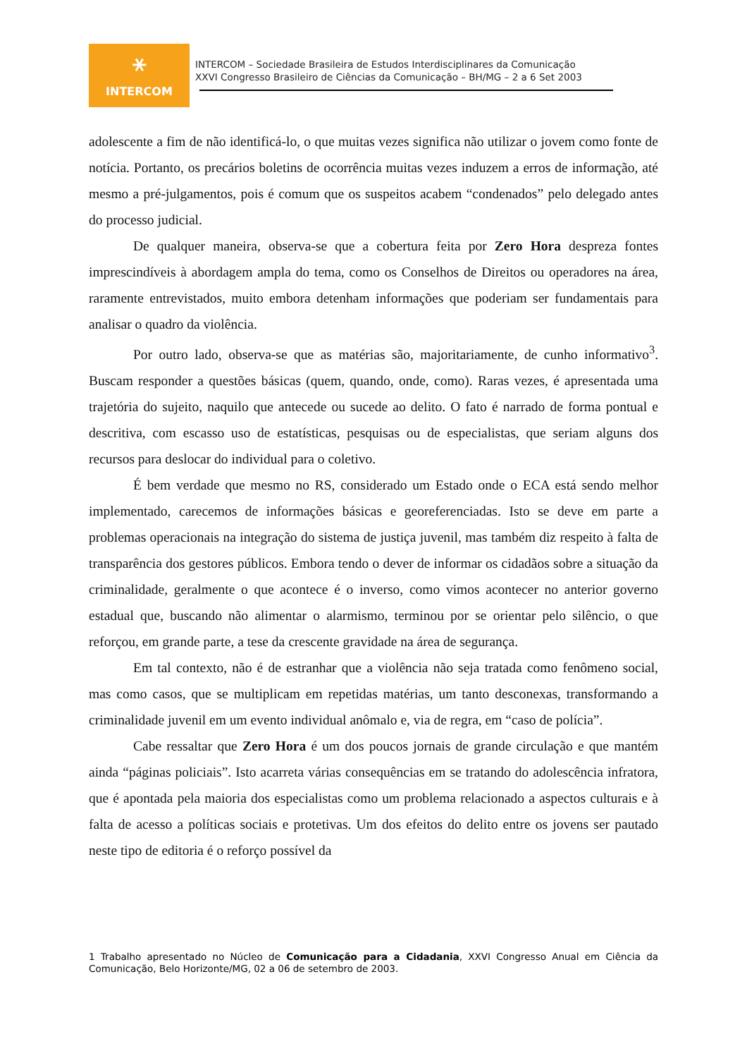⚹
INTERCOM
INTERCOM – Sociedade Brasileira de Estudos Interdisciplinares da Comunicação
XXVI Congresso Brasileiro de Ciências da Comunicação – BH/MG – 2 a 6 Set 2003
adolescente a fim de não identificá-lo, o que muitas vezes significa não utilizar o jovem como fonte de notícia. Portanto, os precários boletins de ocorrência muitas vezes induzem a erros de informação, até mesmo a pré-julgamentos, pois é comum que os suspeitos acabem “condenados” pelo delegado antes do processo judicial.
De qualquer maneira, observa-se que a cobertura feita por Zero Hora despreza fontes imprescindíveis à abordagem ampla do tema, como os Conselhos de Direitos ou operadores na área, raramente entrevistados, muito embora detenham informações que poderiam ser fundamentais para analisar o quadro da violência.
Por outro lado, observa-se que as matérias são, majoritariamente, de cunho informativo<sup>3</sup>. Buscam responder a questões básicas (quem, quando, onde, como). Raras vezes, é apresentada uma trajetória do sujeito, naquilo que antecede ou sucede ao delito. O fato é narrado de forma pontual e descritiva, com escasso uso de estatísticas, pesquisas ou de especialistas, que seriam alguns dos recursos para deslocar do individual para o coletivo.
É bem verdade que mesmo no RS, considerado um Estado onde o ECA está sendo melhor implementado, carecemos de informações básicas e georeferenciadas. Isto se deve em parte a problemas operacionais na integração do sistema de justiça juvenil, mas também diz respeito à falta de transparência dos gestores públicos. Embora tendo o dever de informar os cidadãos sobre a situação da criminalidade, geralmente o que acontece é o inverso, como vimos acontecer no anterior governo estadual que, buscando não alimentar o alarmismo, terminou por se orientar pelo silêncio, o que reforçou, em grande parte, a tese da crescente gravidade na área de segurança.
Em tal contexto, não é de estranhar que a violência não seja tratada como fenômeno social, mas como casos, que se multiplicam em repetidas matérias, um tanto desconexas, transformando a criminalidade juvenil em um evento individual anômalo e, via de regra, em “caso de polícia”.
Cabe ressaltar que Zero Hora é um dos poucos jornais de grande circulação e que mantém ainda “páginas policiais”. Isto acarreta várias consequências em se tratando do adolescência infratora, que é apontada pela maioria dos especialistas como um problema relacionado a aspectos culturais e à falta de acesso a políticas sociais e protetivas. Um dos efeitos do delito entre os jovens ser pautado neste tipo de editoria é o reforço possível da
1 Trabalho apresentado no Núcleo de Comunicação para a Cidadania, XXVI Congresso Anual em Ciência da Comunicação, Belo Horizonte/MG, 02 a 06 de setembro de 2003.